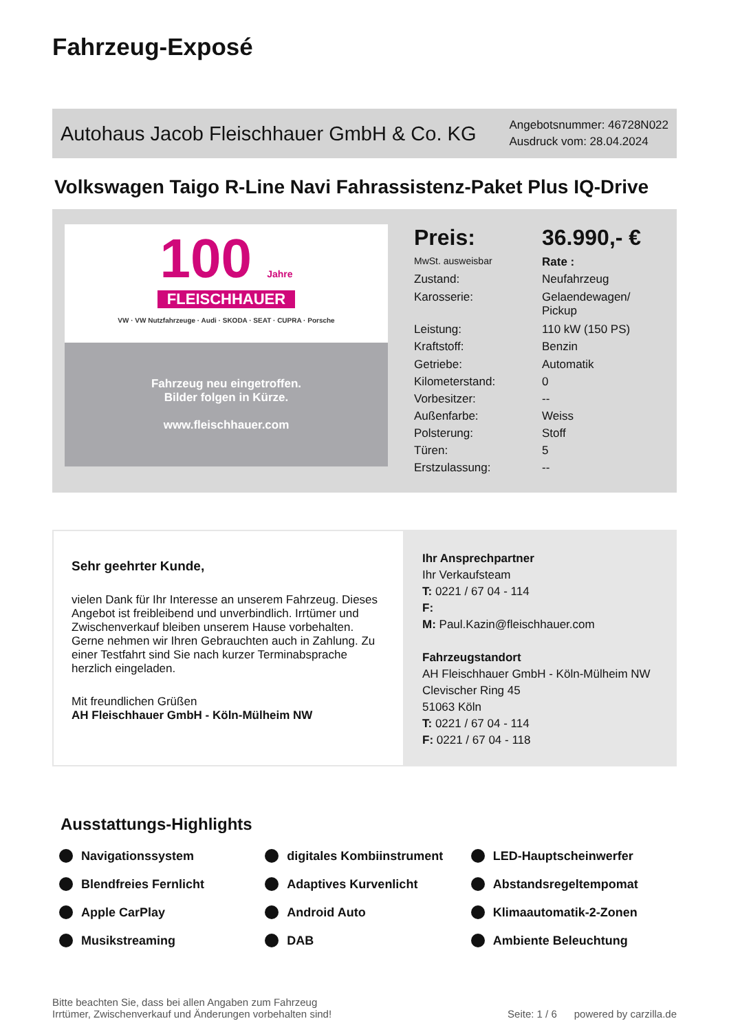Fahrzeug-Exposé
Autohaus Jacob Fleischhauer GmbH & Co. KG
Angebotsnummer: 46728N022
Ausdruck vom: 28.04.2024
Volkswagen Taigo R-Line Navi Fahrassistenz-Paket Plus IQ-Drive
100 Jahre
FLEISCHHAUER
VW · VW Nutzfahrzeuge · Audi · SKODA · SEAT · CUPRA · Porsche
Fahrzeug neu eingetroffen.
Bilder folgen in Kürze.
www.fleischhauer.com
| Preis: | 36.990,- € |
| MwSt. ausweisbar | Rate : |
| Zustand: | Neufahrzeug |
| Karosserie: | Gelaendewagen/ Pickup |
| Leistung: | 110 kW (150 PS) |
| Kraftstoff: | Benzin |
| Getriebe: | Automatik |
| Kilometerstand: | 0 |
| Vorbesitzer: | -- |
| Außenfarbe: | Weiss |
| Polsterung: | Stoff |
| Türen: | 5 |
| Erstzulassung: | -- |
Sehr geehrter Kunde,
vielen Dank für Ihr Interesse an unserem Fahrzeug. Dieses Angebot ist freibleibend und unverbindlich. Irrtümer und Zwischenverkauf bleiben unserem Hause vorbehalten. Gerne nehmen wir Ihren Gebrauchten auch in Zahlung. Zu einer Testfahrt sind Sie nach kurzer Terminabsprache herzlich eingeladen.
Mit freundlichen Grüßen
AH Fleischhauer GmbH - Köln-Mülheim NW
Ihr Ansprechpartner
Ihr Verkaufsteam
T: 0221 / 67 04 - 114
F:
M: Paul.Kazin@fleischhauer.com
Fahrzeugstandort
AH Fleischhauer GmbH - Köln-Mülheim NW
Clevischer Ring 45
51063 Köln
T: 0221 / 67 04 - 114
F: 0221 / 67 04 - 118
Ausstattungs-Highlights
Navigationssystem digitales Kombiinstrument LED-Hauptscheinwerfer Blendfreies Fernlicht Adaptives Kurvenlicht Abstandsregeltempomat Apple CarPlay Android Auto Klimaautomatik-2-Zonen Musikstreaming DAB Ambiente Beleuchtung
Bitte beachten Sie, dass bei allen Angaben zum Fahrzeug
Irrtümer, Zwischenverkauf und Änderungen vorbehalten sind!
Seite: 1 / 6 powered by carzilla.de